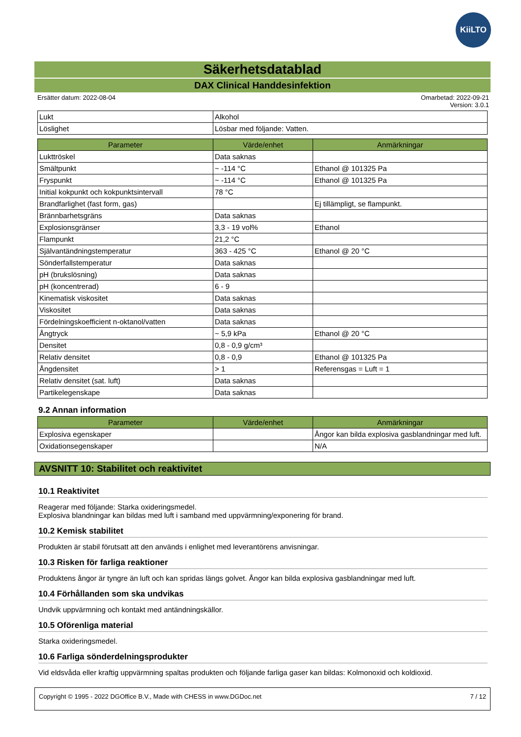KiiLTO
Säkerhetsdatablad
DAX Clinical Handdesinfektion
Ersätter datum: 2022-08-04 Omarbetad: 2022-09-21
Version: 3.0.1
| Lukt | Alkohol |
| Löslighet | Lösbar med följande: Vatten. |
| Parameter | Värde/enhet | Anmärkningar |
| --- | --- | --- |
| Lukttröskel | Data saknas | |
| Smältpunkt | ~ -114 °C | Ethanol @ 101325 Pa |
| Fryspunkt | ~ -114 °C | Ethanol @ 101325 Pa |
| Initial kokpunkt och kokpunktsintervall | 78 °C | |
| Brandfarlighet (fast form, gas) | | Ej tillämpligt, se flampunkt. |
| Brännbarhetsgräns | Data saknas | |
| Explosionsgränser | 3,3 - 19 vol% | Ethanol |
| Flampunkt | 21,2 °C | |
| Självantändningstemperatur | 363 - 425 °C | Ethanol @ 20 °C |
| Sönderfallstemperatur | Data saknas | |
| pH (brukslösning) | Data saknas | |
| pH (koncentrerad) | 6 - 9 | |
| Kinematisk viskositet | Data saknas | |
| Viskositet | Data saknas | |
| Fördelningskoefficient n-oktanol/vatten | Data saknas | |
| Ångtryck | ~ 5,9 kPa | Ethanol @ 20 °C |
| Densitet | 0,8 - 0,9 g/cm³ | |
| Relativ densitet | 0,8 - 0,9 | Ethanol @ 101325 Pa |
| Ångdensitet | > 1 | Referensgas = Luft = 1 |
| Relativ densitet (sat. luft) | Data saknas | |
| Partikelegenskape | Data saknas | |
9.2 Annan information
| Parameter | Värde/enhet | Anmärkningar |
| --- | --- | --- |
| Explosiva egenskaper | | Ångor kan bilda explosiva gasblandningar med luft. |
| Oxidationsegenskaper | | N/A |
AVSNITT 10: Stabilitet och reaktivitet
10.1 Reaktivitet
Reagerar med följande: Starka oxideringsmedel.
Explosiva blandningar kan bildas med luft i samband med uppvärmning/exponering för brand.
10.2 Kemisk stabilitet
Produkten är stabil förutsatt att den används i enlighet med leverantörens anvisningar.
10.3 Risken för farliga reaktioner
Produktens ångor är tyngre än luft och kan spridas längs golvet. Ångor kan bilda explosiva gasblandningar med luft.
10.4 Förhållanden som ska undvikas
Undvik uppvärmning och kontakt med antändningskällor.
10.5 Oförenliga material
Starka oxideringsmedel.
10.6 Farliga sönderdelningsprodukter
Vid eldsvåda eller kraftig uppvärmning spaltas produkten och följande farliga gaser kan bildas: Kolmonoxid och koldioxid.
Copyright © 1995 - 2022 DGOffice B.V., Made with CHESS in www.DGDoc.net 7 / 12